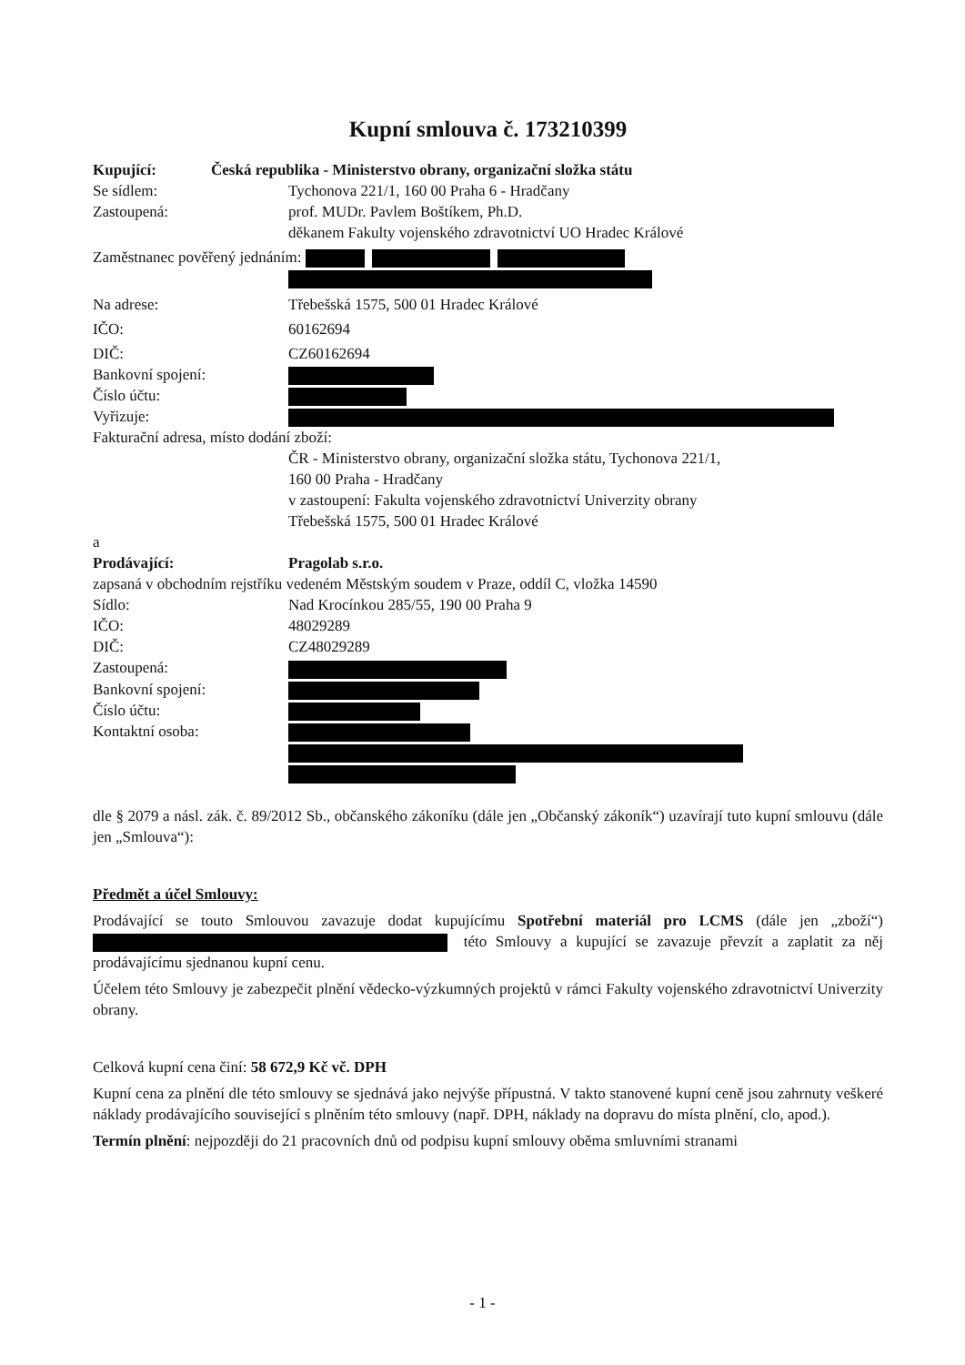Kupní smlouva č. 173210399
Kupující: Česká republika - Ministerstvo obrany, organizační složka státu
Se sídlem: Tychonova 221/1, 160 00 Praha 6 - Hradčany
Zastoupená: prof. MUDr. Pavlem Boštíkem, Ph.D.
děkanem Fakulty vojenského zdravotnictví UO Hradec Králové
Zaměstnanec pověřený jednáním:
Na adrese: Třebešská 1575, 500 01 Hradec Králové
IČO: 60162694
DIČ: CZ60162694
Bankovní spojení:
Číslo účtu:
Vyřizuje:
Fakturační adresa, místo dodání zboží:
ČR - Ministerstvo obrany, organizační složka státu, Tychonova 221/1,
160 00 Praha - Hradčany
v zastoupení: Fakulta vojenského zdravotnictví Univerzity obrany
Třebešská 1575, 500 01 Hradec Králové
a
Prodávající: Pragolab s.r.o.
zapsaná v obchodním rejstříku vedeném Městským soudem v Praze, oddíl C, vložka 14590
Sídlo: Nad Krocínkou 285/55, 190 00 Praha 9
IČO: 48029289
DIČ: CZ48029289
Zastoupená:
Bankovní spojení:
Číslo účtu:
Kontaktní osoba:
dle § 2079 a násl. zák. č. 89/2012 Sb., občanského zákoníku (dále jen „Občanský zákoník“) uzavírají tuto kupní smlouvu (dále jen „Smlouva“):
Předmět a účel Smlouvy:
Prodávající se touto Smlouvou zavazuje dodat kupujícímu Spotřební materiál pro LCMS (dále jen „zboží“) této Smlouvy a kupující se zavazuje převzít a zaplatit za něj prodávajícímu sjednanou kupní cenu.
Účelem této Smlouvy je zabezpečit plnění vědecko-výzkumných projektů v rámci Fakulty vojenského zdravotnictví Univerzity obrany.
Celková kupní cena činí: 58 672,9 Kč vč. DPH
Kupní cena za plnění dle této smlouvy se sjednává jako nejvýše přípustná. V takto stanovené kupní ceně jsou zahrnuty veškeré náklady prodávajícího související s plněním této smlouvy (např. DPH, náklady na dopravu do místa plnění, clo, apod.).
Termín plnění: nejpozději do 21 pracovních dnů od podpisu kupní smlouvy oběma smluvními stranami
- 1 -